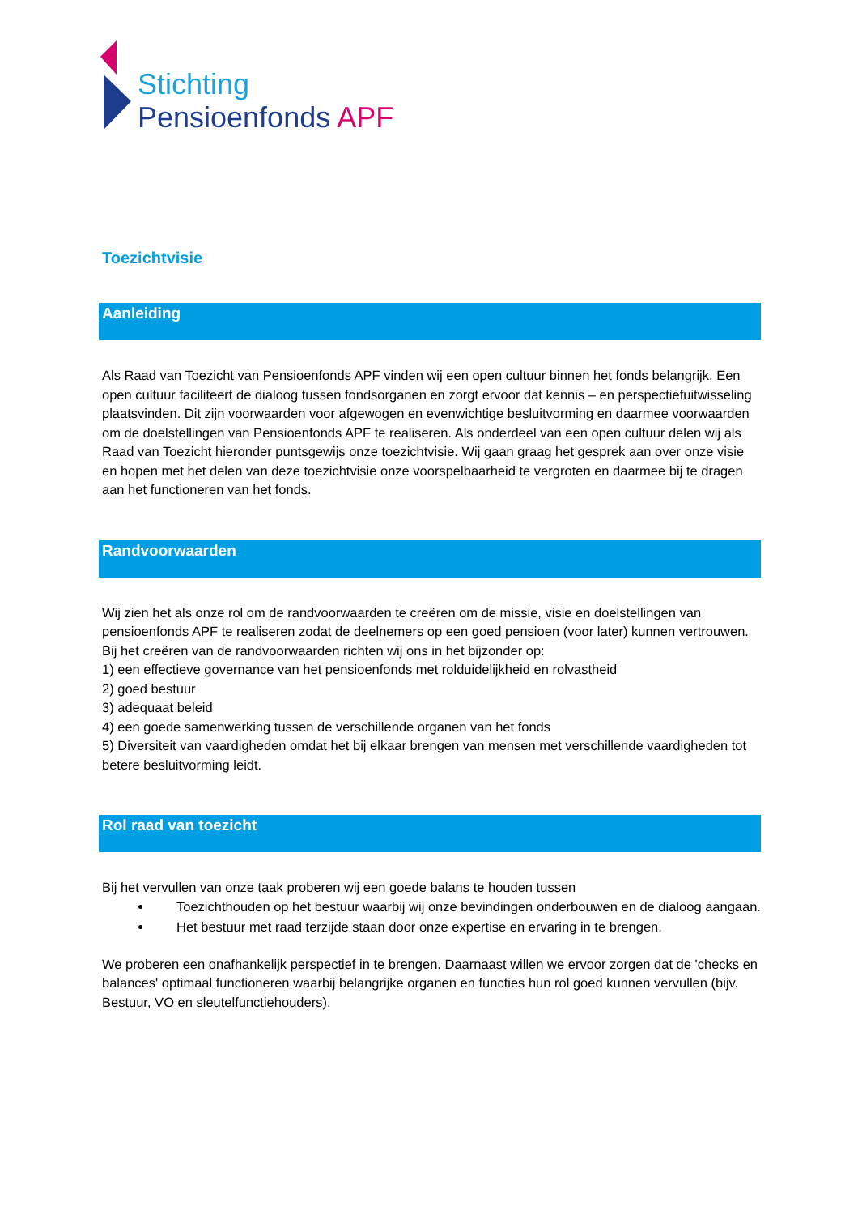Stichting
Pensioenfonds APF
Toezichtvisie
Aanleiding
Als Raad van Toezicht van Pensioenfonds APF vinden wij een open cultuur binnen het fonds belangrijk. Een open cultuur faciliteert de dialoog tussen fondsorganen en zorgt ervoor dat kennis – en perspectiefuitwisseling plaatsvinden. Dit zijn voorwaarden voor afgewogen en evenwichtige besluitvorming en daarmee voorwaarden om de doelstellingen van Pensioenfonds APF te realiseren. Als onderdeel van een open cultuur delen wij als Raad van Toezicht hieronder puntsgewijs onze toezichtvisie. Wij gaan graag het gesprek aan over onze visie en hopen met het delen van deze toezichtvisie onze voorspelbaarheid te vergroten en daarmee bij te dragen aan het functioneren van het fonds.
Randvoorwaarden
Wij zien het als onze rol om de randvoorwaarden te creëren om de missie, visie en doelstellingen van pensioenfonds APF te realiseren zodat de deelnemers op een goed pensioen (voor later) kunnen vertrouwen. Bij het creëren van de randvoorwaarden richten wij ons in het bijzonder op:
1) een effectieve governance van het pensioenfonds met rolduidelijkheid en rolvastheid
2) goed bestuur
3) adequaat beleid
4) een goede samenwerking tussen de verschillende organen van het fonds
5) Diversiteit van vaardigheden omdat het bij elkaar brengen van mensen met verschillende vaardigheden tot betere besluitvorming leidt.
Rol raad van toezicht
Bij het vervullen van onze taak proberen wij een goede balans te houden tussen
Toezichthouden op het bestuur waarbij wij onze bevindingen onderbouwen en de dialoog aangaan.
Het bestuur met raad terzijde staan door onze expertise en ervaring in te brengen.
We proberen een onafhankelijk perspectief in te brengen. Daarnaast willen we ervoor zorgen dat de 'checks en balances' optimaal functioneren waarbij belangrijke organen en functies hun rol goed kunnen vervullen (bijv. Bestuur, VO en sleutelfunctiehouders).